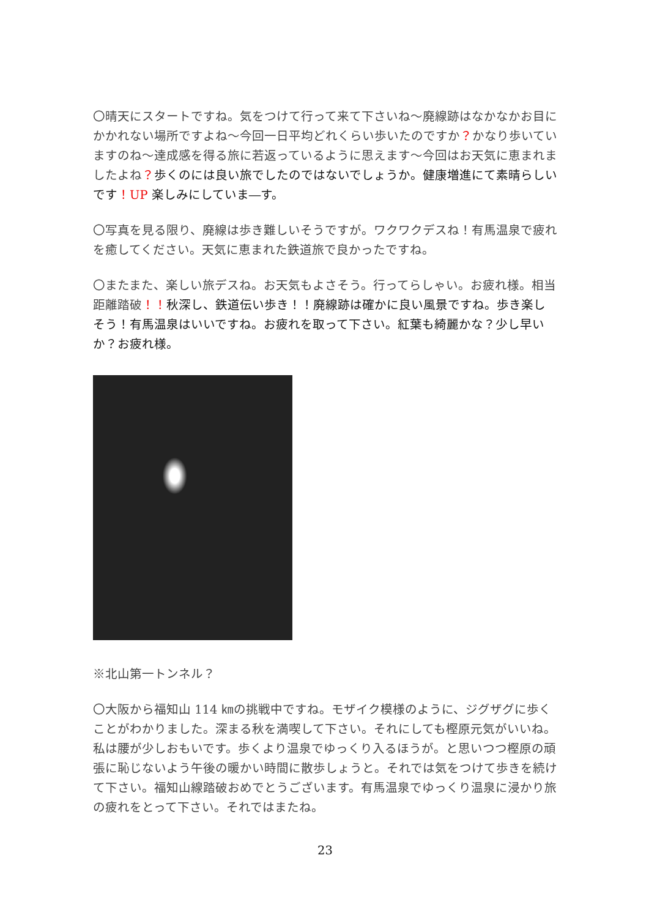〇晴天にスタートですね。気をつけて行って来て下さいね～廃線跡はなかなかお目にかかれない場所ですよね～今回一日平均どれくらい歩いたのですか？かなり歩いていますのね～達成感を得る旅に若返っているように思えます～今回はお天気に恵まれましたよね？歩くのには良い旅でしたのではないでしょうか。健康増進にて素晴らしいです！UP 楽しみにしていま―す。
〇写真を見る限り、廃線は歩き難しいそうですが。ワクワクデスね！有馬温泉で疲れを癒してください。天気に恵まれた鉄道旅で良かったですね。
〇またまた、楽しい旅デスね。お天気もよさそう。行ってらしゃい。お疲れ様。相当距離踏破！！秋深し、鉄道伝い歩き！！廃線跡は確かに良い風景ですね。歩き楽しそう！有馬温泉はいいですね。お疲れを取って下さい。紅葉も綺麗かな？少し早いか？お疲れ様。
※北山第一トンネル？
〇大阪から福知山 114 ㎞の挑戦中ですね。モザイク模様のように、ジグザグに歩くことがわかりました。深まる秋を満喫して下さい。それにしても樫原元気がいいね。私は腰が少しおもいです。歩くより温泉でゆっくり入るほうが。と思いつつ樫原の頑張に恥じないよう午後の暖かい時間に散歩しょうと。それでは気をつけて歩きを続けて下さい。福知山線踏破おめでとうございます。有馬温泉でゆっくり温泉に浸かり旅の疲れをとって下さい。それではまたね。
23